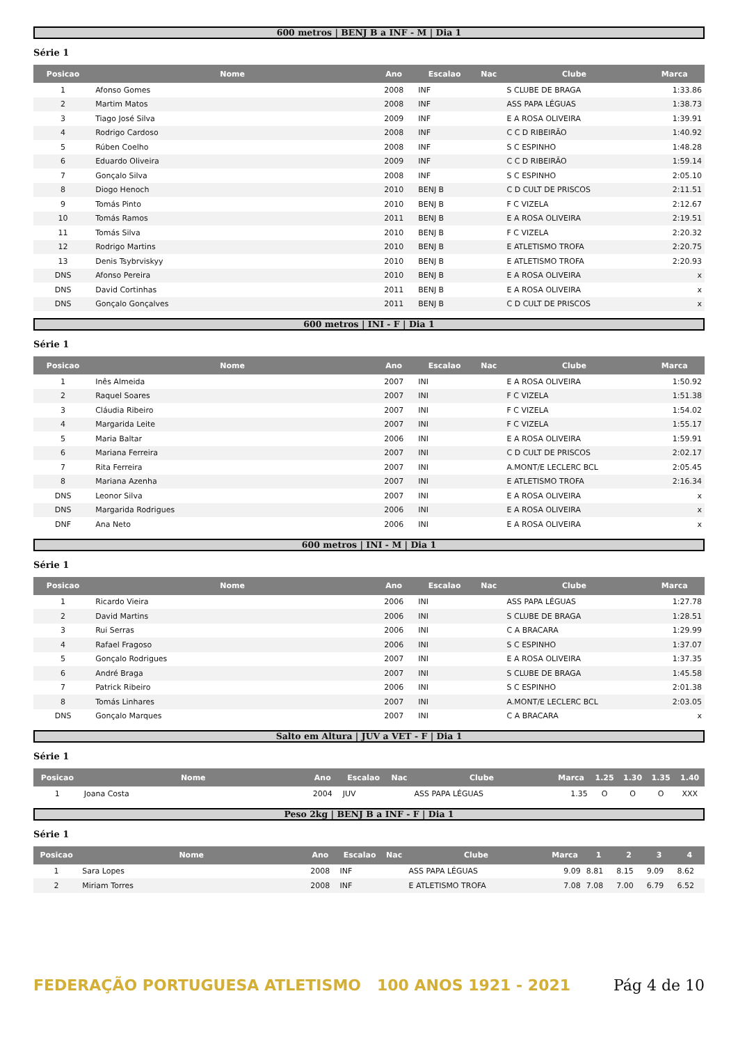600 metros | BENJ B a INF - M | Dia 1
Série 1
| Posicao | Nome | Ano | Escalao | Nac | Clube | Marca |
| --- | --- | --- | --- | --- | --- | --- |
| 1 | Afonso Gomes | 2008 | INF | | S CLUBE DE BRAGA | 1:33.86 |
| 2 | Martim Matos | 2008 | INF | | ASS PAPA LÉGUAS | 1:38.73 |
| 3 | Tiago José Silva | 2009 | INF | | E A ROSA OLIVEIRA | 1:39.91 |
| 4 | Rodrigo Cardoso | 2008 | INF | | C C D RIBEIRÃO | 1:40.92 |
| 5 | Rúben Coelho | 2008 | INF | | S C ESPINHO | 1:48.28 |
| 6 | Eduardo Oliveira | 2009 | INF | | C C D RIBEIRÃO | 1:59.14 |
| 7 | Gonçalo Silva | 2008 | INF | | S C ESPINHO | 2:05.10 |
| 8 | Diogo Henoch | 2010 | BENJ B | | C D CULT DE PRISCOS | 2:11.51 |
| 9 | Tomás Pinto | 2010 | BENJ B | | F C VIZELA | 2:12.67 |
| 10 | Tomás Ramos | 2011 | BENJ B | | E A ROSA OLIVEIRA | 2:19.51 |
| 11 | Tomás Silva | 2010 | BENJ B | | F C VIZELA | 2:20.32 |
| 12 | Rodrigo Martins | 2010 | BENJ B | | E ATLETISMO TROFA | 2:20.75 |
| 13 | Denis Tsybrviskyy | 2010 | BENJ B | | E ATLETISMO TROFA | 2:20.93 |
| DNS | Afonso Pereira | 2010 | BENJ B | | E A ROSA OLIVEIRA | x |
| DNS | David Cortinhas | 2011 | BENJ B | | E A ROSA OLIVEIRA | x |
| DNS | Gonçalo Gonçalves | 2011 | BENJ B | | C D CULT DE PRISCOS | x |
600 metros | INI - F | Dia 1
Série 1
| Posicao | Nome | Ano | Escalao | Nac | Clube | Marca |
| --- | --- | --- | --- | --- | --- | --- |
| 1 | Inês Almeida | 2007 | INI | | E A ROSA OLIVEIRA | 1:50.92 |
| 2 | Raquel Soares | 2007 | INI | | F C VIZELA | 1:51.38 |
| 3 | Cláudia Ribeiro | 2007 | INI | | F C VIZELA | 1:54.02 |
| 4 | Margarida Leite | 2007 | INI | | F C VIZELA | 1:55.17 |
| 5 | Maria Baltar | 2006 | INI | | E A ROSA OLIVEIRA | 1:59.91 |
| 6 | Mariana Ferreira | 2007 | INI | | C D CULT DE PRISCOS | 2:02.17 |
| 7 | Rita Ferreira | 2007 | INI | | A.MONT/E LECLERC BCL | 2:05.45 |
| 8 | Mariana Azenha | 2007 | INI | | E ATLETISMO TROFA | 2:16.34 |
| DNS | Leonor Silva | 2007 | INI | | E A ROSA OLIVEIRA | x |
| DNS | Margarida Rodrigues | 2006 | INI | | E A ROSA OLIVEIRA | x |
| DNF | Ana Neto | 2006 | INI | | E A ROSA OLIVEIRA | x |
600 metros | INI - M | Dia 1
Série 1
| Posicao | Nome | Ano | Escalao | Nac | Clube | Marca |
| --- | --- | --- | --- | --- | --- | --- |
| 1 | Ricardo Vieira | 2006 | INI | | ASS PAPA LÉGUAS | 1:27.78 |
| 2 | David Martins | 2006 | INI | | S CLUBE DE BRAGA | 1:28.51 |
| 3 | Rui Serras | 2006 | INI | | C A BRACARA | 1:29.99 |
| 4 | Rafael Fragoso | 2006 | INI | | S C ESPINHO | 1:37.07 |
| 5 | Gonçalo Rodrigues | 2007 | INI | | E A ROSA OLIVEIRA | 1:37.35 |
| 6 | André Braga | 2007 | INI | | S CLUBE DE BRAGA | 1:45.58 |
| 7 | Patrick Ribeiro | 2006 | INI | | S C ESPINHO | 2:01.38 |
| 8 | Tomás Linhares | 2007 | INI | | A.MONT/E LECLERC BCL | 2:03.05 |
| DNS | Gonçalo Marques | 2007 | INI | | C A BRACARA | x |
Salto em Altura | JUV a VET - F | Dia 1
Série 1
| Posicao | Nome | Ano | Escalao | Nac | Clube | Marca | 1.25 | 1.30 | 1.35 | 1.40 |
| --- | --- | --- | --- | --- | --- | --- | --- | --- | --- | --- |
| 1 | Joana Costa | 2004 | JUV | | ASS PAPA LÉGUAS | 1.35 | O | O | O | XXX |
Peso 2kg | BENJ B a INF - F | Dia 1
Série 1
| Posicao | Nome | Ano | Escalao | Nac | Clube | Marca | 1 | 2 | 3 | 4 |
| --- | --- | --- | --- | --- | --- | --- | --- | --- | --- | --- |
| 1 | Sara Lopes | 2008 | INF | | ASS PAPA LÉGUAS | 9.09 | 8.81 | 8.15 | 9.09 | 8.62 |
| 2 | Miriam Torres | 2008 | INF | | E ATLETISMO TROFA | 7.08 | 7.08 | 7.00 | 6.79 | 6.52 |
FEDERAÇÃO PORTUGUESA ATLETISMO 100 ANOS 1921 - 2021
Pág 4 de 10